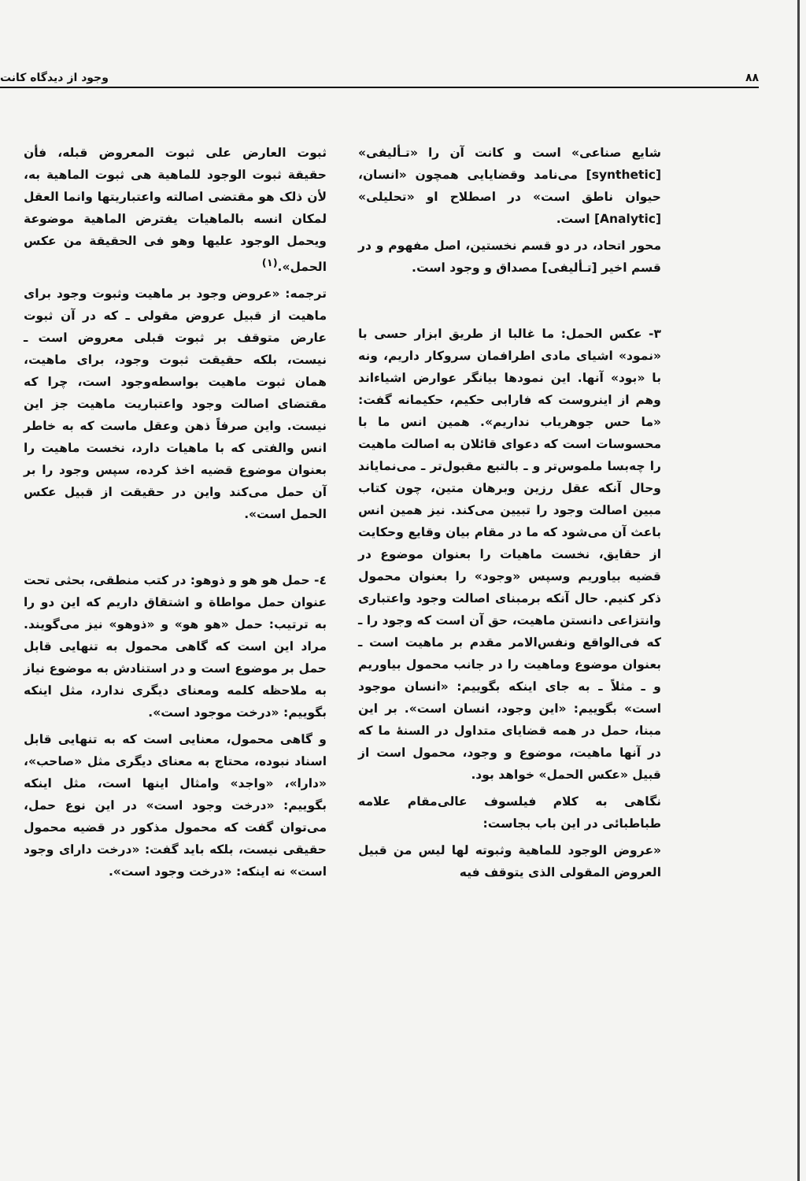۸۸ وجود از دیدگاه کانت
شایع صناعی» است و کانت آن را «تـألیفی» [synthetic] می‌نامد وقضایایی همچون «انسان، حیوان ناطق است» در اصطلاح او «تحلیلی» [Analytic] است.
محور اتحاد، در دو قسم نخستین، اصل مفهوم و در قسم اخیر [تـألیفی] مصداق و وجود است.
۳- عکس الحمل: ما غالبا از طریق ابزار حسی با «نمود» اشیای مادی اطرافمان سروکار داریم، ونه با «بود» آنها. این نمودها بیانگر عوارض اشیاءاند وهم از اینروست که فارابی حکیم، حکیمانه گفت: «ما حس جوهریاب نداریم». همین انس ما با محسوسات است که دعوای قائلان به اصالت ماهیت را چه‌بسا ملموس‌تر و ـ بالتبع مقبول‌تر ـ می‌نمایاند وحال آنکه عقل رزین وبرهان متین، چون کتاب مبین اصالت وجود را تبیین می‌کند. نیز همین انس باعث آن می‌شود که ما در مقام بیان وقایع وحکایت از حقایق، نخست ماهیات را بعنوان موضوع در قضیه بیاوریم وسپس «وجود» را بعنوان محمول ذکر کنیم. حال آنکه برمبنای اصالت وجود واعتباری وانتزاعی دانستن ماهیت، حق آن است که وجود را ـ که فی‌الواقع ونفس‌الامر مقدم بر ماهیت است ـ بعنوان موضوع وماهیت را در جانب محمول بیاوریم و ـ مثلاً ـ به جای اینکه بگوییم: «انسان موجود است» بگوییم: «این وجود، انسان است». بر این مبنا، حمل در همه قضایای متداول در السنهٔ ما که در آنها ماهیت، موضوع و وجود، محمول است از قبیل «عکس الحمل» خواهد بود.
نگاهی به کلام فیلسوف عالی‌مقام علامه طباطبائی در این باب بجاست:
«عروض الوجود للماهیة وثبوته لها لیس من قبیل العروض المقولی الذی یتوقف فیه
ثبوت العارض علی ثبوت المعروض قبله، فأن حقیقة ثبوت الوجود للماهیة هی ثبوت الماهیة به، لأن ذلک هو مقتضی اصالته واعتباریتها وانما العقل لمکان انسه بالماهیات یفترض الماهیة موضوعة ویحمل الوجود علیها وهو فی الحقیقة من عکس الحمل».<sup>(۱)</sup>
ترجمه: «عروض وجود بر ماهیت وثبوت وجود برای ماهیت از قبیل عروض مقولی ـ که در آن ثبوت عارض متوقف بر ثبوت قبلی معروض است ـ نیست، بلکه حقیقت ثبوت وجود، برای ماهیت، همان ثبوت ماهیت بواسطه‌وجود است، چرا که مقتضای اصالت وجود واعتباریت ماهیت جز این نیست. واین صرفاً ذهن وعقل ماست که به خاطر انس والفتی که با ماهیات دارد، نخست ماهیت را بعنوان موضوع قضیه اخذ کرده، سپس وجود را بر آن حمل می‌کند واین در حقیقت از قبیل عکس الحمل است».
٤- حمل هو هو و ذوهو: در کتب منطقی، بحثی تحت عنوان حمل مواطاة و اشتقاق داریم که این دو را به ترتیب: حمل «هو هو» و «ذوهو» نیز می‌گویند. مراد این است که گاهی محمول به تنهایی قابل حمل بر موضوع است و در استنادش به موضوع نیاز به ملاحظه کلمه ومعنای دیگری ندارد، مثل اینکه بگوییم: «درخت موجود است».
و گاهی محمول، معنایی است که به تنهایی قابل اسناد نبوده، محتاج به معنای دیگری مثل «صاحب»، «دارا»، «واجد» وامثال اینها است، مثل اینکه بگوییم: «درخت وجود است» در این نوع حمل، می‌توان گفت که محمول مذکور در قضیه محمول حقیقی نیست، بلکه باید گفت: «درخت دارای وجود است» نه اینکه: «درخت وجود است».